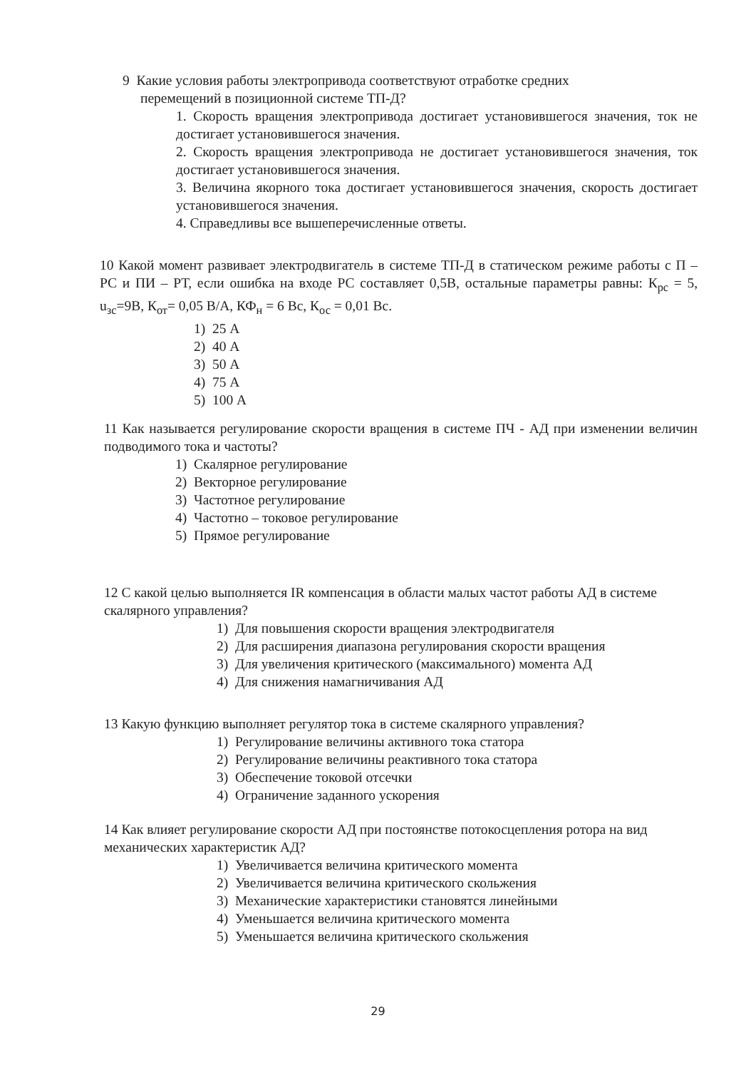9 Какие условия работы электропривода соответствуют отработке средних
перемещений в позиционной системе ТП-Д?
1. Скорость вращения электропривода достигает установившегося значения, ток не достигает установившегося значения.
2. Скорость вращения электропривода не достигает установившегося значения, ток достигает установившегося значения.
3. Величина якорного тока достигает установившегося значения, скорость достигает установившегося значения.
4. Справедливы все вышеперечисленные ответы.
10 Какой момент развивает электродвигатель в системе ТП-Д в статическом режиме работы с П – РС и ПИ – РТ, если ошибка на входе РС составляет 0,5В, остальные параметры равны: К<sub>рс</sub> = 5, u<sub>зс</sub>=9В, К<sub>от</sub>= 0,05 В/А, КФ<sub>н</sub> = 6 Вс, К<sub>ос</sub> = 0,01 Вс.
1) 25 А
2) 40 А
3) 50 А
4) 75 А
5) 100 А
11 Как называется регулирование скорости вращения в системе ПЧ - АД при изменении величин подводимого тока и частоты?
1) Скалярное регулирование
2) Векторное регулирование
3) Частотное регулирование
4) Частотно – токовое регулирование
5) Прямое регулирование
12 С какой целью выполняется IR компенсация в области малых частот работы АД в системе скалярного управления?
1) Для повышения скорости вращения электродвигателя
2) Для расширения диапазона регулирования скорости вращения
3) Для увеличения критического (максимального) момента АД
4) Для снижения намагничивания АД
13 Какую функцию выполняет регулятор тока в системе скалярного управления?
1) Регулирование величины активного тока статора
2) Регулирование величины реактивного тока статора
3) Обеспечение токовой отсечки
4) Ограничение заданного ускорения
14 Как влияет регулирование скорости АД при постоянстве потокосцепления ротора на вид механических характеристик АД?
1) Увеличивается величина критического момента
2) Увеличивается величина критического скольжения
3) Механические характеристики становятся линейными
4) Уменьшается величина критического момента
5) Уменьшается величина критического скольжения
29